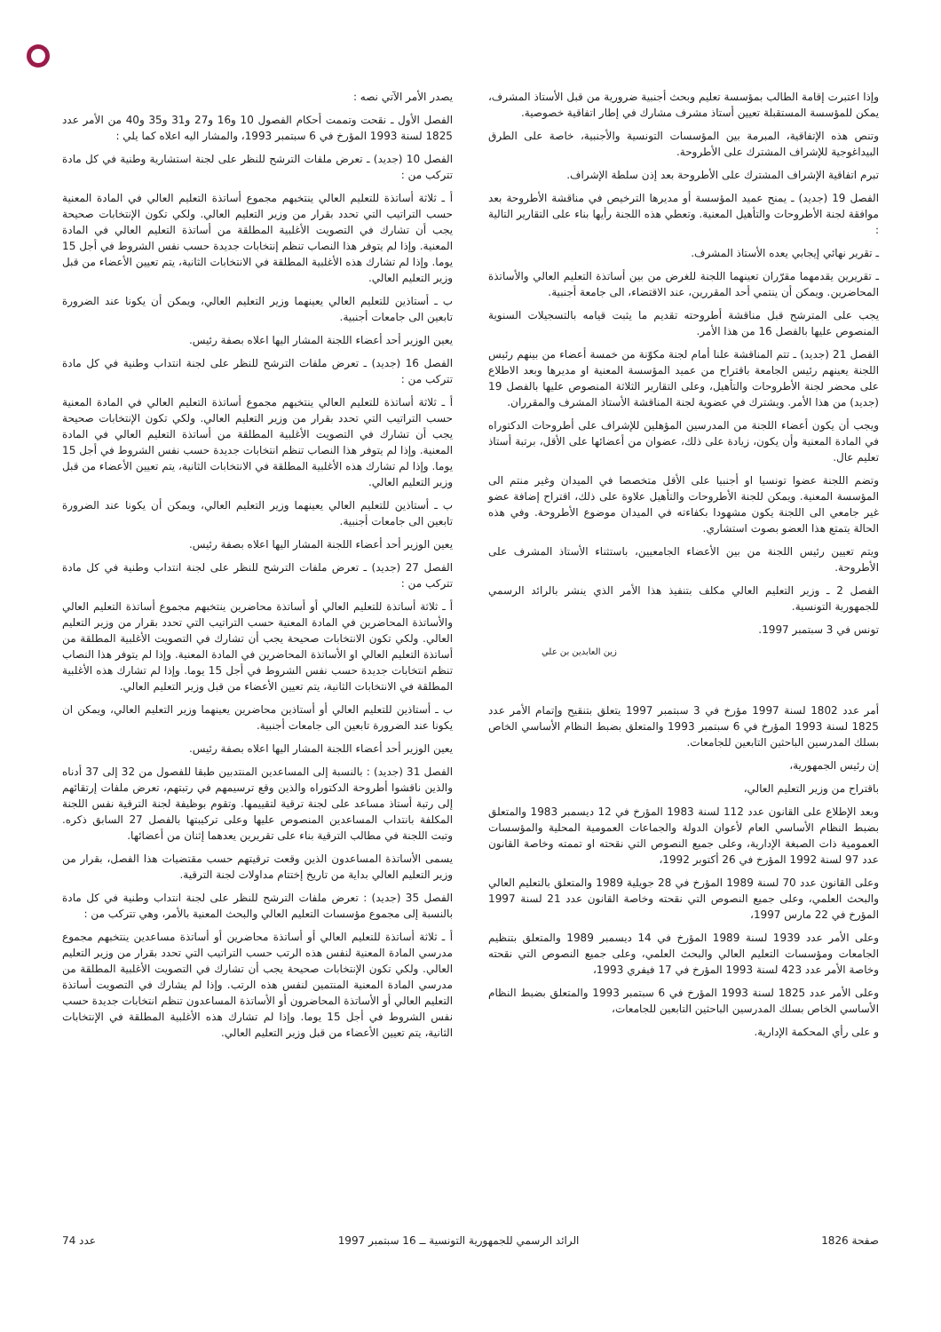وإذا اعتبرت إقامة الطالب بمؤسسة تعليم وبحث أجنبية ضرورية من قبل الأستاذ المشرف، يمكن للمؤسسة المستقبلة تعيين أستاذ مشرف مشارك في إطار اتفاقية خصوصية.
وتنص هذه الإتفاقية، المبرمة بين المؤسسات التونسية والأجنبية، خاصة على الطرق البيداغوجية للإشراف المشترك على الأطروحة.
تبرم اتفاقية الإشراف المشترك على الأطروحة بعد إذن سلطة الإشراف.
الفصل 19 (جديد) ـ يمنح عميد المؤسسة أو مديرها الترخيص في مناقشة الأطروحة بعد موافقة لجنة الأطروحات والتأهيل المعنية. وتعطي هذه اللجنة رأيها بناء على التقارير التالية :
ـ تقرير نهائي إيجابي يعده الأستاذ المشرف.
ـ تقريرين يقدمهما مقرّران تعينهما اللجنة للغرض من بين أساتذة التعليم العالي والأساتذة المحاضرين. ويمكن أن ينتمي أحد المقررين، عند الاقتضاء، الى جامعة أجنبية.
يجب على المترشح قبل مناقشة أطروحته تقديم ما يثبت قيامه بالتسجيلات السنوية المنصوص عليها بالفصل 16 من هذا الأمر.
الفصل 21 (جديد) ـ تتم المناقشة علنا أمام لجنة مكوّنة من خمسة أعضاء من بينهم رئيس اللجنة يعينهم رئيس الجامعة باقتراح من عميد المؤسسة المعنية او مديرها وبعد الاطلاع على محضر لجنة الأطروحات والتأهيل، وعلى التقارير الثلاثة المنصوص عليها بالفصل 19 (جديد) من هذا الأمر. ويشترك في عضوية لجنة المناقشة الأستاذ المشرف والمقرران.
ويجب أن يكون أعضاء اللجنة من المدرسين المؤهلين للإشراف على أطروحات الدكتوراه في المادة المعنية وأن يكون، زيادة على ذلك، عضوان من أعضائها على الأقل، برتبة أستاذ تعليم عال.
وتضم اللجنة عضوا تونسيا او أجنبيا على الأقل متخصصا في الميدان وغير منتم الى المؤسسة المعنية. ويمكن للجنة الأطروحات والتأهيل علاوة على ذلك، اقتراح إضافة عضو غير جامعي الى اللجنة يكون مشهودا بكفاءته في الميدان موضوع الأطروحة. وفي هذه الحالة يتمتع هذا العضو بصوت استشاري.
ويتم تعيين رئيس اللجنة من بين الأعضاء الجامعيين، باستثناء الأستاذ المشرف على الأطروحة.
الفصل 2 ـ وزير التعليم العالي مكلف بتنفيذ هذا الأمر الذي ينشر بالرائد الرسمي للجمهورية التونسية.
تونس في 3 سبتمبر 1997.
زين العابدين بن علي
أمر عدد 1802 لسنة 1997 مؤرخ في 3 سبتمبر 1997 يتعلق بتنقيح وإتمام الأمر عدد 1825 لسنة 1993 المؤرخ في 6 سبتمبر 1993 والمتعلق بضبط النظام الأساسي الخاص بسلك المدرسين الباحثين التابعين للجامعات.
إن رئيس الجمهورية،
باقتراح من وزير التعليم العالي،
وبعد الإطلاع على القانون عدد 112 لسنة 1983 المؤرخ في 12 ديسمبر 1983 والمتعلق بضبط النظام الأساسي العام لأعوان الدولة والجماعات العمومية المحلية والمؤسسات العمومية ذات الصبغة الإدارية، وعلى جميع النصوص التي نقحته او تممته وخاصة القانون عدد 97 لسنة 1992 المؤرخ في 26 أكتوبر 1992،
وعلى القانون عدد 70 لسنة 1989 المؤرخ في 28 جويلية 1989 والمتعلق بالتعليم العالي والبحث العلمي، وعلى جميع النصوص التي نقحته وخاصة القانون عدد 21 لسنة 1997 المؤرخ في 22 مارس 1997،
وعلى الأمر عدد 1939 لسنة 1989 المؤرخ في 14 ديسمبر 1989 والمتعلق بتنظيم الجامعات ومؤسسات التعليم العالي والبحث العلمي، وعلى جميع النصوص التي نقحته وخاصة الأمر عدد 423 لسنة 1993 المؤرخ في 17 فيفري 1993،
وعلى الأمر عدد 1825 لسنة 1993 المؤرخ في 6 سبتمبر 1993 والمتعلق بضبط النظام الأساسي الخاص بسلك المدرسين الباحثين التابعين للجامعات،
و على رأي المحكمة الإدارية.
يصدر الأمر الآتي نصه :
الفصل الأول ـ نقحت وتممت أحكام الفصول 10 و16 و27 و31 و35 و40 من الأمر عدد 1825 لسنة 1993 المؤرخ في 6 سبتمبر 1993، والمشار اليه اعلاه كما يلي :
الفصل 10 (جديد) ـ تعرض ملفات الترشح للنظر على لجنة استشارية وطنية في كل مادة تتركب من :
أ ـ ثلاثة أساتذة للتعليم العالي ينتخبهم مجموع أساتذة التعليم العالي في المادة المعنية حسب التراتيب التي تحدد بقرار من وزير التعليم العالي. ولكي تكون الإنتخابات صحيحة يجب أن تشارك في التصويت الأغلبية المطلقة من أساتذة التعليم العالي في المادة المعنية. وإذا لم يتوفر هذا النصاب تنظم إنتخابات جديدة حسب نفس الشروط في أجل 15 يوما. وإذا لم تشارك هذه الأغلبية المطلقة في الانتخابات الثانية، يتم تعيين الأعضاء من قبل وزير التعليم العالي.
ب ـ أستاذين للتعليم العالي يعينهما وزير التعليم العالي، ويمكن أن يكونا عند الضرورة تابعين الى جامعات أجنبية.
يعين الوزير أحد أعضاء اللجنة المشار اليها اعلاه بصفة رئيس.
الفصل 16 (جديد) ـ تعرض ملفات الترشح للنظر على لجنة انتداب وطنية في كل مادة تتركب من :
أ ـ ثلاثة أساتذة للتعليم العالي ينتخبهم مجموع أساتذة التعليم العالي في المادة المعنية حسب التراتيب التي تحدد بقرار من وزير التعليم العالي. ولكي تكون الإنتخابات صحيحة يجب أن تشارك في التصويت الأغلبية المطلقة من أساتذة التعليم العالي في المادة المعنية. وإذا لم يتوفر هذا النصاب تنظم انتخابات جديدة حسب نفس الشروط في أجل 15 يوما. وإذا لم تشارك هذه الأغلبية المطلقة في الانتخابات الثانية، يتم تعيين الأعضاء من قبل وزير التعليم العالي.
ب ـ أستاذين للتعليم العالي يعينهما وزير التعليم العالي، ويمكن أن يكونا عند الضرورة تابعين الى جامعات أجنبية.
يعين الوزير أحد أعضاء اللجنة المشار اليها اعلاه بصفة رئيس.
الفصل 27 (جديد) ـ تعرض ملفات الترشح للنظر على لجنة انتداب وطنية في كل مادة تتركب من :
أ ـ ثلاثة أساتذة للتعليم العالي أو أساتذة محاضرين ينتخبهم مجموع أساتذة التعليم العالي والأساتذة المحاضرين في المادة المعنية حسب التراتيب التي تحدد بقرار من وزير التعليم العالي. ولكي تكون الانتخابات صحيحة يجب أن تشارك في التصويت الأغلبية المطلقة من أساتذة التعليم العالي او الأساتذة المحاضرين في المادة المعنية. وإذا لم يتوفر هذا النصاب تنظم انتخابات جديدة حسب نفس الشروط في أجل 15 يوما. وإذا لم تشارك هذه الأغلبية المطلقة في الانتخابات الثانية، يتم تعيين الأعضاء من قبل وزير التعليم العالي.
ب ـ أستاذين للتعليم العالي أو أستاذين محاضرين يعينهما وزير التعليم العالي، ويمكن ان يكونا عند الضرورة تابعين الى جامعات أجنبية.
يعين الوزير أحد أعضاء اللجنة المشار اليها اعلاه بصفة رئيس.
الفصل 31 (جديد) : بالنسبة إلى المساعدين المنتدبين طبقا للفصول من 32 إلى 37 أدناه والذين ناقشوا أطروحة الدكتوراه والذين وقع ترسيمهم في رتبتهم، تعرض ملفات إرتقائهم إلى رتبة أستاذ مساعد على لجنة ترقية لتقييمها. وتقوم بوظيفة لجنة الترقية نفس اللجنة المكلفة بانتداب المساعدين المنصوص عليها وعلى تركيبتها بالفصل 27 السابق ذكره. وتبت اللجنة في مطالب الترقية بناء على تقريرين يعدهما إثنان من أعضائها.
يسمى الأساتذة المساعدون الذين وقعت ترقيتهم حسب مقتضيات هذا الفصل، بقرار من وزير التعليم العالي بداية من تاريخ إختتام مداولات لجنة الترقية.
الفصل 35 (جديد) : تعرض ملفات الترشح للنظر على لجنة انتداب وطنية في كل مادة بالنسبة إلى مجموع مؤسسات التعليم العالي والبحث المعنية بالأمر، وهي تتركب من :
أ ـ ثلاثة أساتذة للتعليم العالي أو أساتذة محاضرين أو أساتذة مساعدين ينتخبهم مجموع مدرسي المادة المعنية لنفس هذه الرتب حسب التراتيب التي تحدد بقرار من وزير التعليم العالي. ولكي تكون الإنتخابات صحيحة يجب أن تشارك في التصويت الأغلبية المطلقة من مدرسي المادة المعنية المنتمين لنفس هذه الرتب. وإذا لم يشارك في التصويت أساتذة التعليم العالي أو الأساتذة المحاضرون أو الأساتذة المساعدون تنظم انتخابات جديدة حسب نفس الشروط في أجل 15 يوما. وإذا لم تشارك هذه الأغلبية المطلقة في الإنتخابات الثانية، يتم تعيين الأعضاء من قبل وزير التعليم العالي.
صفحة 1826 الرائد الرسمي للجمهورية التونسية ــ 16 سبتمبر 1997 عدد 74